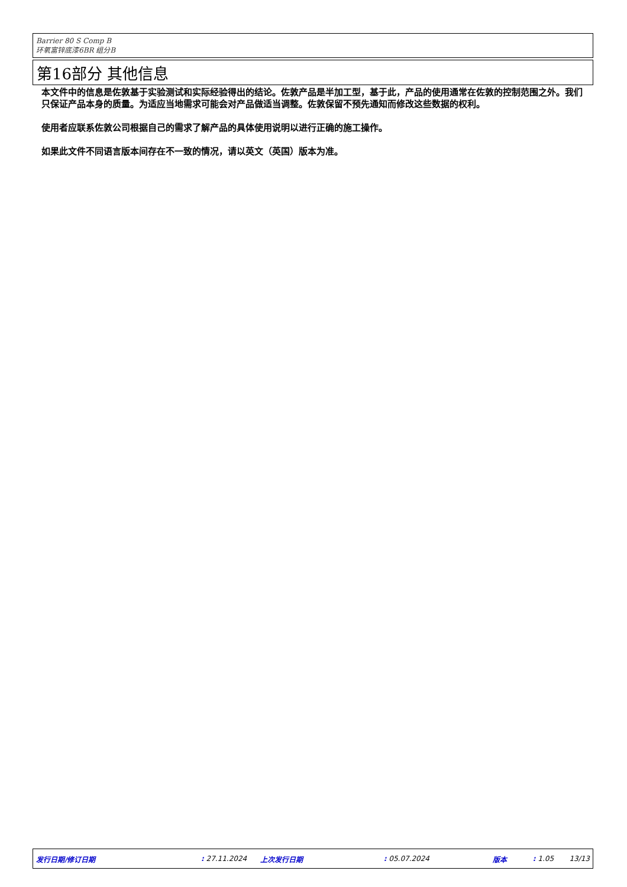Barrier 80 S Comp B
环氧富锌底漆6BR 组分B
第16部分 其他信息
本文件中的信息是佐敦基于实验测试和实际经验得出的结论。佐敦产品是半加工型，基于此，产品的使用通常在佐敦的控制范围之外。我们只保证产品本身的质量。为适应当地需求可能会对产品做适当调整。佐敦保留不预先通知而修改这些数据的权利。
使用者应联系佐敦公司根据自己的需求了解产品的具体使用说明以进行正确的施工操作。
如果此文件不同语言版本间存在不一致的情况，请以英文（英国）版本为准。
发行日期/修订日期 : 27.11.2024 上次发行日期 : 05.07.2024 版本 : 1.05 13/13